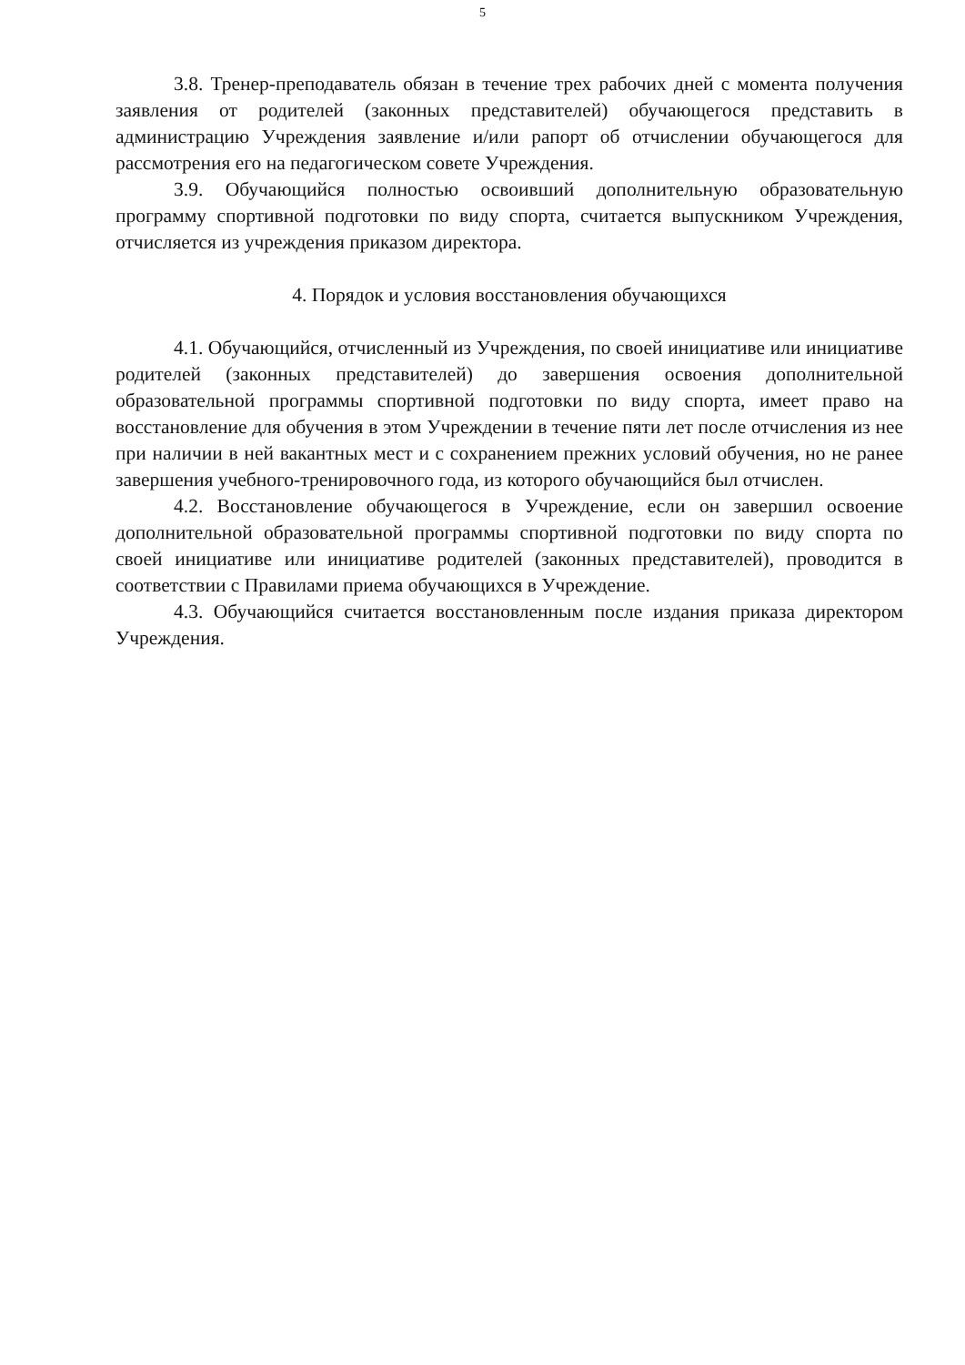5
3.8. Тренер-преподаватель обязан в течение трех рабочих дней с момента получения заявления от родителей (законных представителей) обучающегося представить в администрацию Учреждения заявление и/или рапорт об отчислении обучающегося для рассмотрения его на педагогическом совете Учреждения.
3.9. Обучающийся полностью освоивший дополнительную образовательную программу спортивной подготовки по виду спорта, считается выпускником Учреждения, отчисляется из учреждения приказом директора.
4. Порядок и условия восстановления обучающихся
4.1. Обучающийся, отчисленный из Учреждения, по своей инициативе или инициативе родителей (законных представителей) до завершения освоения дополнительной образовательной программы спортивной подготовки по виду спорта, имеет право на восстановление для обучения в этом Учреждении в течение пяти лет после отчисления из нее при наличии в ней вакантных мест и с сохранением прежних условий обучения, но не ранее завершения учебного-тренировочного года, из которого обучающийся был отчислен.
4.2. Восстановление обучающегося в Учреждение, если он завершил освоение дополнительной образовательной программы спортивной подготовки по виду спорта по своей инициативе или инициативе родителей (законных представителей), проводится в соответствии с Правилами приема обучающихся в Учреждение.
4.3. Обучающийся считается восстановленным после издания приказа директором Учреждения.